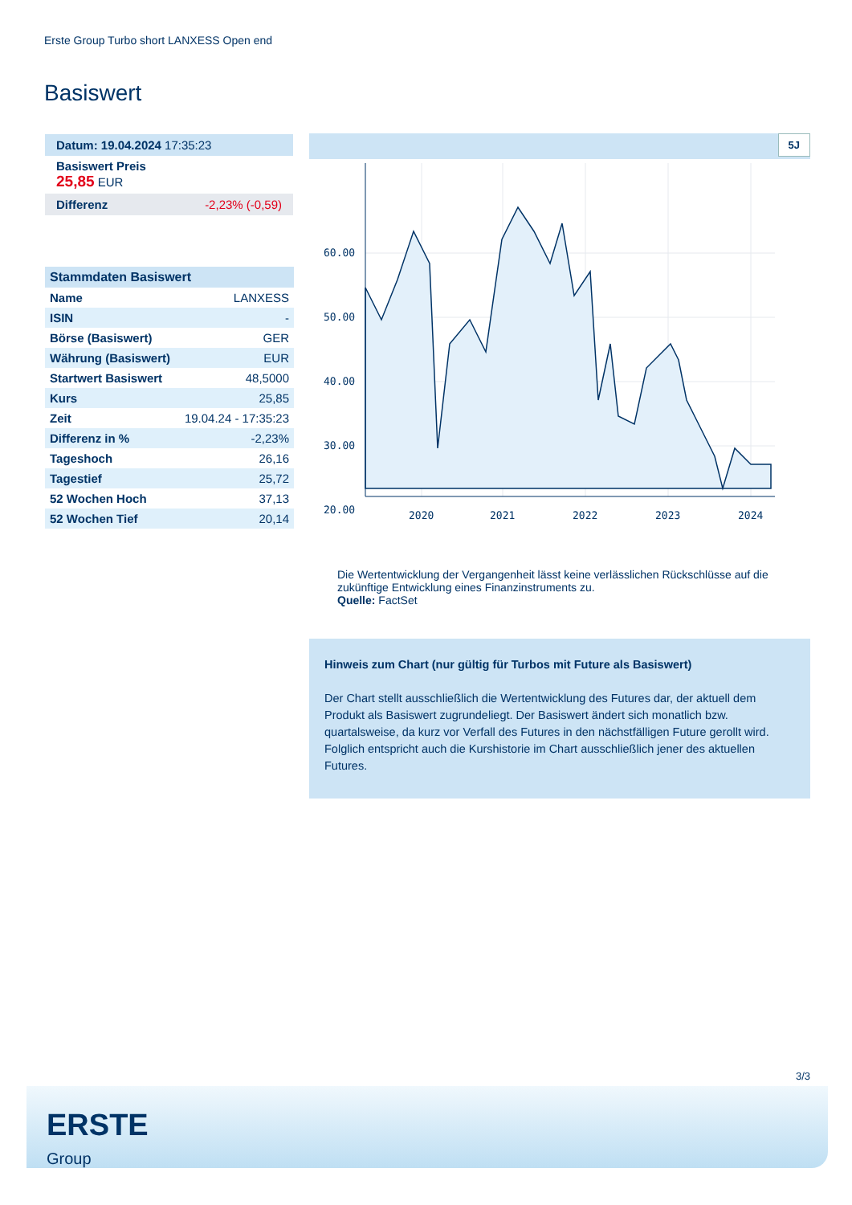Erste Group Turbo short LANXESS Open end
Basiswert
Datum: 19.04.2024 17:35:23
Basiswert Preis
25,85 EUR
Differenz -2,23% (-0,59)
| Stammdaten Basiswert | |
| Name | LANXESS |
| ISIN | - |
| Börse (Basiswert) | GER |
| Währung (Basiswert) | EUR |
| Startwert Basiswert | 48,5000 |
| Kurs | 25,85 |
| Zeit | 19.04.24 - 17:35:23 |
| Differenz in % | -2,23% |
| Tageshoch | 26,16 |
| Tagestief | 25,72 |
| 52 Wochen Hoch | 37,13 |
| 52 Wochen Tief | 20,14 |
5J
60.00
50.00
40.00
30.00
20.00
2020
2021
2022
2023
2024
Die Wertentwicklung der Vergangenheit lässt keine verlässlichen Rückschlüsse auf die zukünftige Entwicklung eines Finanzinstruments zu.
Quelle: FactSet
Hinweis zum Chart (nur gültig für Turbos mit Future als Basiswert)
Der Chart stellt ausschließlich die Wertentwicklung des Futures dar, der aktuell dem Produkt als Basiswert zugrundeliegt. Der Basiswert ändert sich monatlich bzw. quartalsweise, da kurz vor Verfall des Futures in den nächstfälligen Future gerollt wird. Folglich entspricht auch die Kurshistorie im Chart ausschließlich jener des aktuellen Futures.
3/3
ERSTE
Group